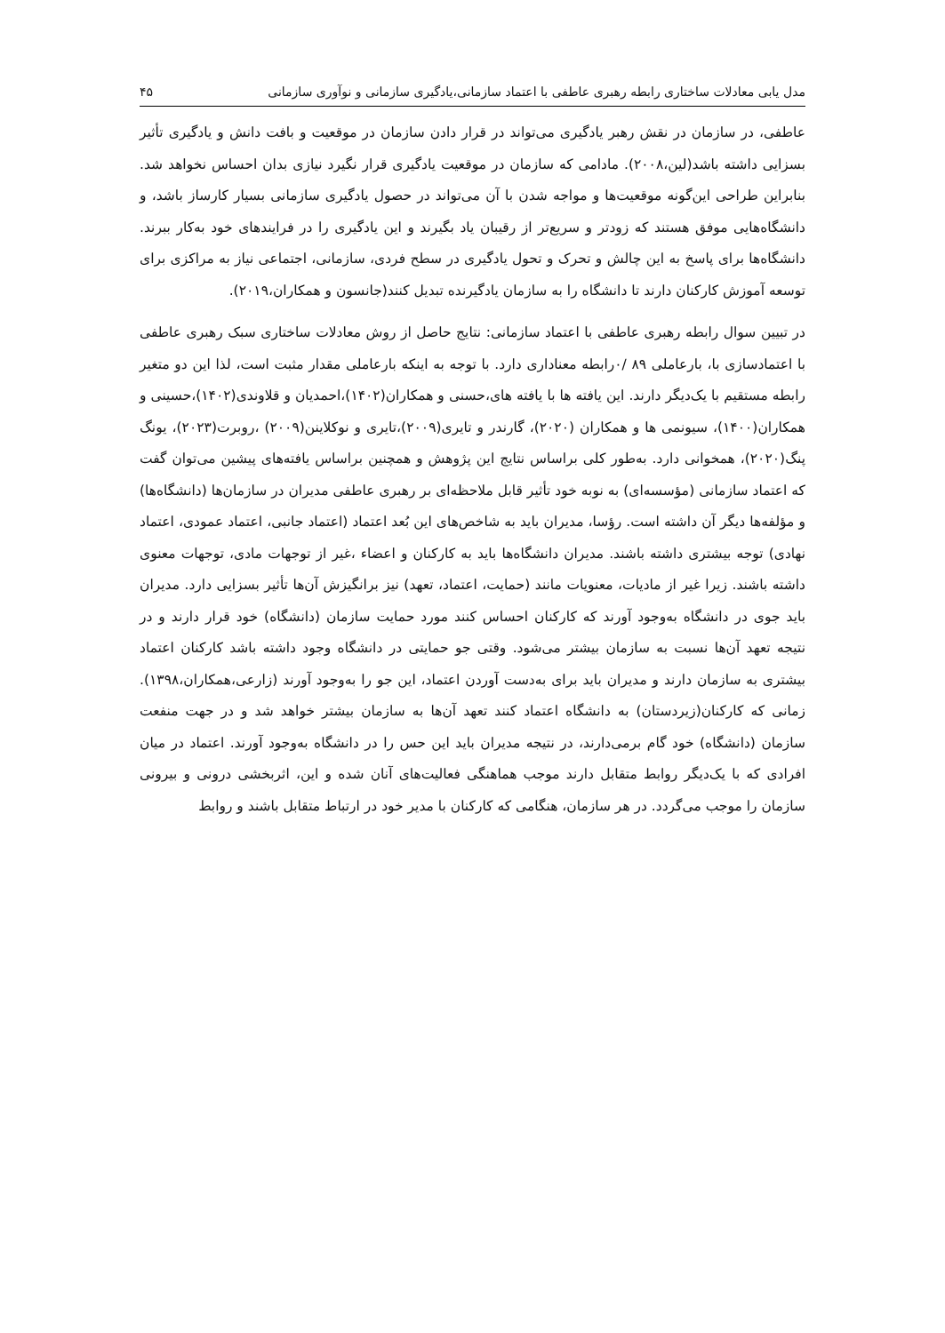مدل یابی معادلات ساختاری رابطه رهبری عاطفی با اعتماد سازمانی،یادگیری سازمانی و نوآوری سازمانی ۴۵
عاطفی، در سازمان در نقش رهبر یادگیری می‌تواند در قرار دادن سازمان در موقعیت و بافت دانش و یادگیری تأثیر بسزایی داشته باشد(لین،۲۰۰۸). مادامی که سازمان در موقعیت یادگیری قرار نگیرد نیازی بدان احساس نخواهد شد. بنابراین طراحی این‌گونه موقعیت‌ها و مواجه شدن با آن می‌تواند در حصول یادگیری سازمانی بسیار کارساز باشد، و دانشگاه‌هایی موفق هستند که زودتر و سریع‌تر از رقیبان یاد بگیرند و این یادگیری را در فرایندهای خود به‌کار ببرند. دانشگاه‌ها برای پاسخ به این چالش و تحرک و تحول یادگیری در سطح فردی، سازمانی، اجتماعی نیاز به مراکزی برای توسعه آموزش کارکنان دارند تا دانشگاه را به سازمان یادگیرنده تبدیل کنند(جانسون و همکاران،۲۰۱۹).
در تبیین سوال رابطه رهبری عاطفی با اعتماد سازمانی: نتایج حاصل از روش معادلات ساختاری سبک رهبری عاطفی با اعتمادسازی با، بارعاملی ۸۹ /۰رابطه معناداری دارد. با توجه به اینکه بارعاملی مقدار مثبت است، لذا این دو متغیر رابطه مستقیم با یک‌دیگر دارند. این یافته ها با یافته های،حسنی و همکاران(۱۴۰۲)،احمدیان و قلاوندی(۱۴۰۲)،حسینی و همکاران(۱۴۰۰)، سیونمی ها و همکاران (۲۰۲۰)، گارندر و تایری(۲۰۰۹)،تایری و نوکلاینن(۲۰۰۹) ،روبرت(۲۰۲۳)، یونگ پنگ(۲۰۲۰)، همخوانی دارد. به‌طور کلی براساس نتایج این پژوهش و همچنین براساس یافته‌های پیشین می‌توان گفت که اعتماد سازمانی (مؤسسه‌ای) به نوبه خود تأثیر قابل ملاحظه‌ای بر رهبری عاطفی مدیران در سازمان‌ها (دانشگاه‌ها) و مؤلفه‌ها دیگر آن داشته است. رؤسا، مدیران باید به شاخص‌های این بُعد اعتماد (اعتماد جانبی، اعتماد عمودی، اعتماد نهادی) توجه بیشتری داشته باشند. مدیران دانشگاه‌ها باید به کارکنان و اعضاء ،غیر از توجهات مادی، توجهات معنوی داشته باشند. زیرا غیر از مادیات، معنویات مانند (حمایت، اعتماد، تعهد) نیز برانگیزش آن‌ها تأثیر بسزایی دارد. مدیران باید جوی در دانشگاه به‌وجود آورند که کارکنان احساس کنند مورد حمایت سازمان (دانشگاه) خود قرار دارند و در نتیجه تعهد آن‌ها نسبت به سازمان بیشتر می‌شود. وقتی جو حمایتی در دانشگاه وجود داشته باشد کارکنان اعتماد بیشتری به سازمان دارند و مدیران باید برای به‌دست آوردن اعتماد، این جو را به‌وجود آورند (زارعی،همکاران،۱۳۹۸). زمانی که کارکنان(زیردستان) به دانشگاه اعتماد کنند تعهد آن‌ها به سازمان بیشتر خواهد شد و در جهت منفعت سازمان (دانشگاه) خود گام برمی‌دارند، در نتیجه مدیران باید این حس را در دانشگاه به‌وجود آورند. اعتماد در میان افرادی که با یک‌دیگر روابط متقابل دارند موجب هماهنگی فعالیت‌های آنان شده و این، اثربخشی درونی و بیرونی سازمان را موجب می‌گردد. در هر سازمان، هنگامی که کارکنان با مدیر خود در ارتباط متقابل باشند و روابط